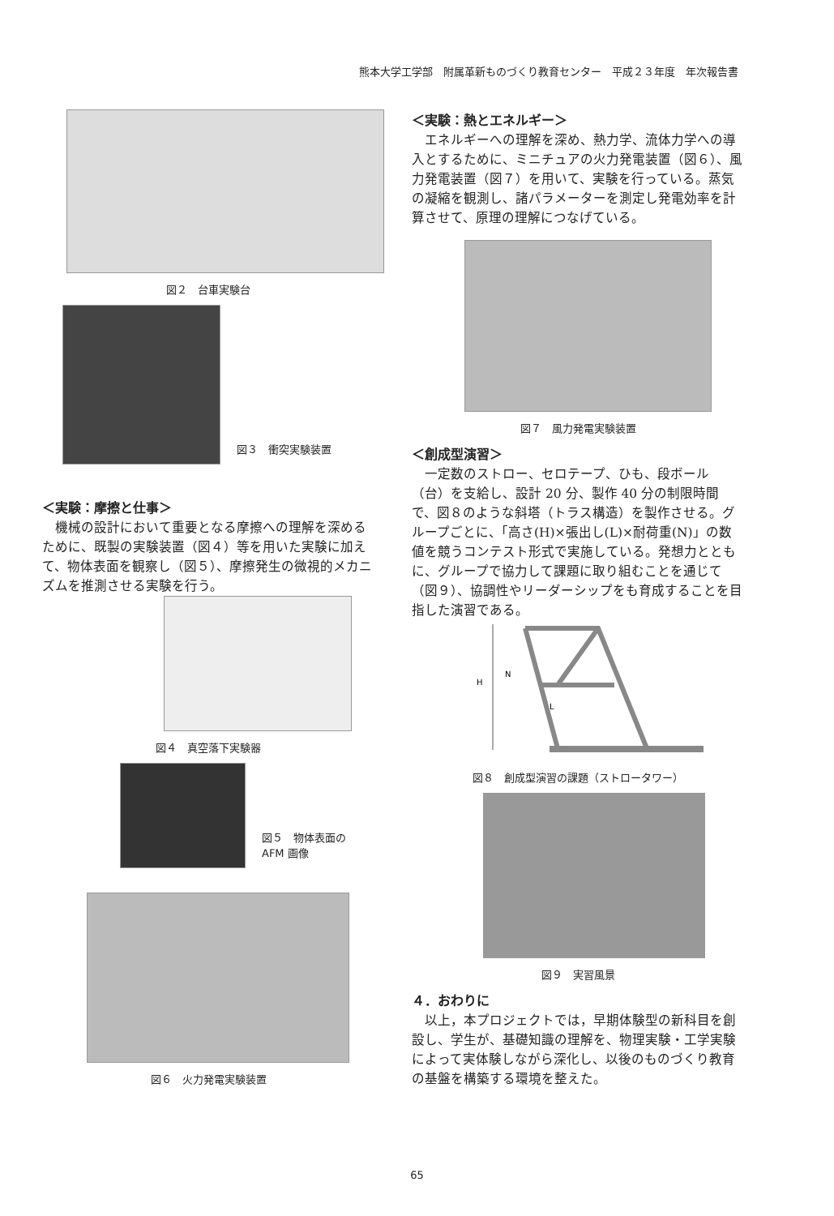熊本大学工学部　附属革新ものづくり教育センター　平成２３年度　年次報告書
図２　台車実験台
図３　衝突実験装置
＜実験：摩擦と仕事＞
機械の設計において重要となる摩擦への理解を深めるために、既製の実験装置（図４）等を用いた実験に加えて、物体表面を観察し（図５）、摩擦発生の微視的メカニズムを推測させる実験を行う。
図４　真空落下実験器
図５　物体表面の
AFM 画像
図６　火力発電実験装置
＜実験：熱とエネルギー＞
エネルギーへの理解を深め、熱力学、流体力学への導入とするために、ミニチュアの火力発電装置（図６）、風力発電装置（図７）を用いて、実験を行っている。蒸気の凝縮を観測し、諸パラメーターを測定し発電効率を計算させて、原理の理解につなげている。
図７　風力発電実験装置
＜創成型演習＞
一定数のストロー、セロテープ、ひも、段ボール（台）を支給し、設計 20 分、製作 40 分の制限時間で、図８のような斜塔（トラス構造）を製作させる。グループごとに、「高さ(H)×張出し(L)×耐荷重(N)」の数値を競うコンテスト形式で実施している。発想力とともに、グループで協力して課題に取り組むことを通じて（図９）、協調性やリーダーシップをも育成することを目指した演習である。
H
N
L
図８　創成型演習の課題（ストロータワー）
図９　実習風景
４．おわりに
以上，本プロジェクトでは，早期体験型の新科目を創設し、学生が、基礎知識の理解を、物理実験・工学実験によって実体験しながら深化し、以後のものづくり教育の基盤を構築する環境を整えた。
65